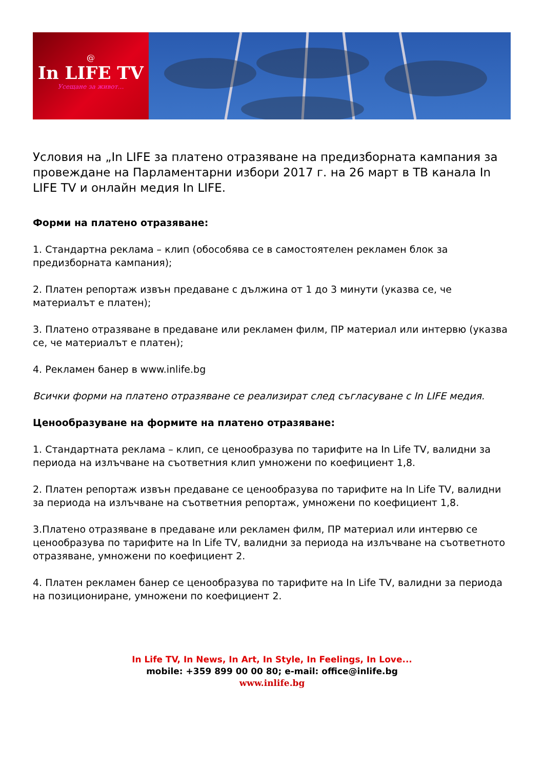@
In LIFE TV
Усещане за живот…
Условия на „In LIFE за платено отразяване на предизборната кампания за провеждане на Парламентарни избори 2017 г. на 26 март в ТВ канала In LIFE TV и онлайн медия In LIFE.
Форми на платено отразяване:
1. Стандартна реклама – клип (обособява се в самостоятелен рекламен блок за предизборната кампания);
2. Платен репортаж извън предаване с дължина от 1 до 3 минути (указва се, че материалът е платен);
3. Платено отразяване в предаване или рекламен филм, ПР материал или интервю (указва се, че материалът е платен);
4. Рекламен банер в www.inlife.bg
Всички форми на платено отразяване се реализират след съгласуване с In LIFE медия.
Ценообразуване на формите на платено отразяване:
1. Стандартната реклама – клип, се ценообразува по тарифите на In Life TV, валидни за периода на излъчване на съответния клип умножени по коефициент 1,8.
2. Платен репортаж извън предаване се ценообразува по тарифите на In Life TV, валидни за периода на излъчване на съответния репортаж, умножени по коефициент 1,8.
3.Платено отразяване в предаване или рекламен филм, ПР материал или интервю се ценообразува по тарифите на In Life TV, валидни за периода на излъчване на съответното отразяване, умножени по коефициент 2.
4. Платен рекламен банер се ценообразува по тарифите на In Life TV, валидни за периода на позициониране, умножени по коефициент 2.
In Life TV, In News, In Art, In Style, In Feelings, In Love...
mobile: +359 899 00 00 80; e-mail: office@inlife.bg
www.inlife.bg